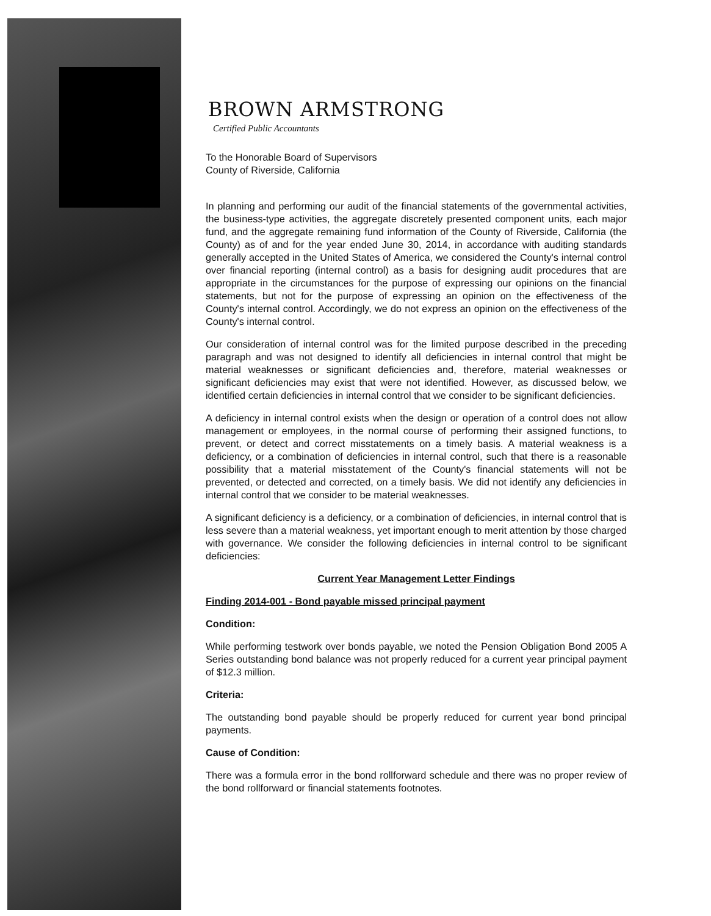BROWN ARMSTRONG
Certified Public Accountants
To the Honorable Board of Supervisors
County of Riverside, California
In planning and performing our audit of the financial statements of the governmental activities, the business-type activities, the aggregate discretely presented component units, each major fund, and the aggregate remaining fund information of the County of Riverside, California (the County) as of and for the year ended June 30, 2014, in accordance with auditing standards generally accepted in the United States of America, we considered the County's internal control over financial reporting (internal control) as a basis for designing audit procedures that are appropriate in the circumstances for the purpose of expressing our opinions on the financial statements, but not for the purpose of expressing an opinion on the effectiveness of the County's internal control. Accordingly, we do not express an opinion on the effectiveness of the County's internal control.
Our consideration of internal control was for the limited purpose described in the preceding paragraph and was not designed to identify all deficiencies in internal control that might be material weaknesses or significant deficiencies and, therefore, material weaknesses or significant deficiencies may exist that were not identified. However, as discussed below, we identified certain deficiencies in internal control that we consider to be significant deficiencies.
A deficiency in internal control exists when the design or operation of a control does not allow management or employees, in the normal course of performing their assigned functions, to prevent, or detect and correct misstatements on a timely basis. A material weakness is a deficiency, or a combination of deficiencies in internal control, such that there is a reasonable possibility that a material misstatement of the County's financial statements will not be prevented, or detected and corrected, on a timely basis. We did not identify any deficiencies in internal control that we consider to be material weaknesses.
A significant deficiency is a deficiency, or a combination of deficiencies, in internal control that is less severe than a material weakness, yet important enough to merit attention by those charged with governance. We consider the following deficiencies in internal control to be significant deficiencies:
Current Year Management Letter Findings
Finding 2014-001 - Bond payable missed principal payment
Condition:
While performing testwork over bonds payable, we noted the Pension Obligation Bond 2005 A Series outstanding bond balance was not properly reduced for a current year principal payment of $12.3 million.
Criteria:
The outstanding bond payable should be properly reduced for current year bond principal payments.
Cause of Condition:
There was a formula error in the bond rollforward schedule and there was no proper review of the bond rollforward or financial statements footnotes.